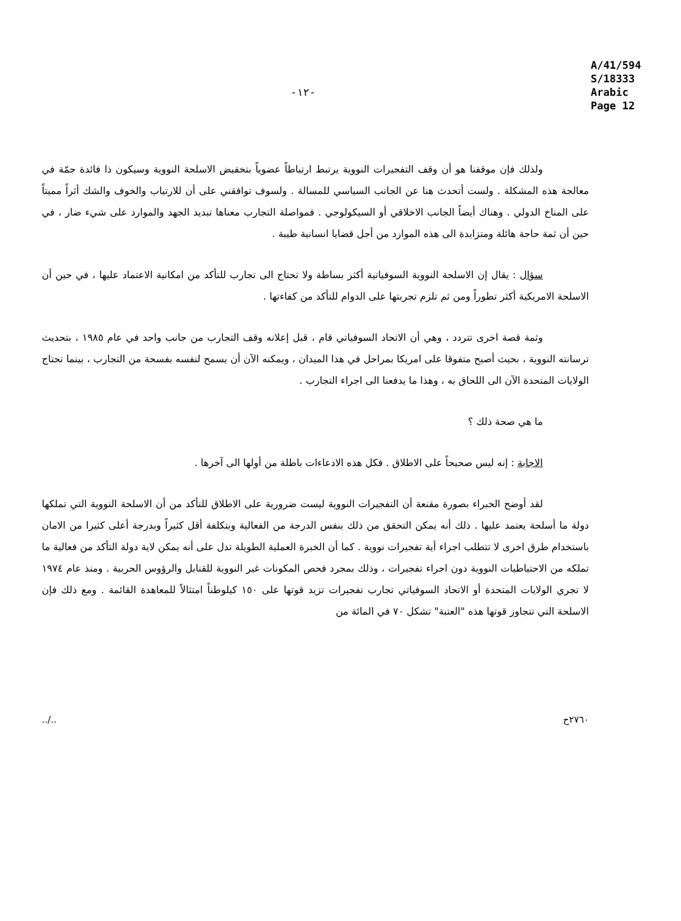-١٢- A/41/594
S/18333
Arabic
Page 12
ولذلك فإن موقفنا هو أن وقف التفجيرات النووية يرتبط ارتباطاً عضوياً بتخفيض الاسلحة النووية وسيكون ذا فائدة جمّة في معالجة هذه المشكلة . ولست أتحدث هنا عن الجانب السياسي للمسالة . ولسوف توافقني على أن للارتياب والخوف والشك أثراً مميتاً على المناخ الدولي . وهناك أيضاً الجانب الاخلاقي أو السيكولوجي . فمواصلة التجارب معناها تبديد الجهد والموارد على شيء ضار ، في حين أن ثمة حاجة هائلة ومتزايدة الى هذه الموارد من أجل قضايا انسانية طيبة .
سؤال : يقال إن الاسلحة النووية السوفياتية أكثر بساطة ولا تحتاج الى تجارب للتأكد من امكانية الاعتماد عليها ، في حين أن الاسلحة الامريكية أكثر تطوراً ومن ثم تلزم تجربتها على الدوام للتأكد من كفاءتها .
وثمة قصة اخرى تتردد ، وهي أن الاتحاد السوفياتي قام ، قبل إعلانه وقف التجارب من جانب واحد في عام ١٩٨٥ ، بتحديث ترسانته النووية ، بحيث أصبح متفوقا على امريكا بمراحل في هذا الميدان ، ويمكنه الآن أن يسمح لنفسه بفسحة من التجارب ، بينما تحتاج الولايات المتحدة الآن الى اللحاق به ، وهذا ما يدفعنا الى اجراء التجارب .
ما هي صحة ذلك ؟
الاجابة : إنه ليس صحيحاً على الاطلاق . فكل هذه الادعاءات باطلة من أولها الى آخرها .
لقد أوضح الخبراء بصورة مقنعة أن التفجيرات النووية ليست ضرورية على الاطلاق للتأكد من أن الاسلحة النووية التي تملكها دولة ما أسلحة يعتمد عليها . ذلك أنه يمكن التحقق من ذلك بنفس الدرجة من الفعالية وبتكلفة أقل كثيراً وبدرجة أعلى كثيرا من الامان باستخدام طرق اخرى لا تتطلب اجراء أية تفجيرات نووية . كما أن الخبرة العملية الطويلة تدل على أنه يمكن لاية دولة التأكد من فعالية ما تملكه من الاحتياطيات النووية دون اجراء تفجيرات ، وذلك بمجرد فحص المكونات غير النووية للقنابل والرؤوس الحربية . ومنذ عام ١٩٧٤ لا تجري الولايات المتحدة أو الاتحاد السوفياتي تجارب تفجيرات تزيد قوتها على ١٥٠ كيلوطناً امتثالاً للمعاهدة القائمة . ومع ذلك فإن الاسلحة التي تتجاوز قوتها هذه "العتبة" تشكل ٧٠ في المائة من
../.. ٢٧٦٠ح